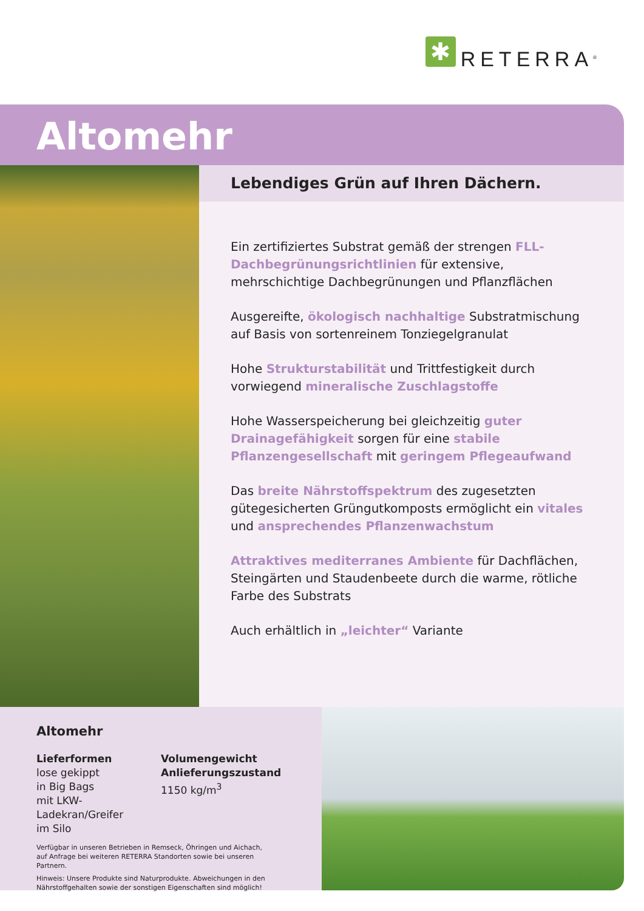✱
RETERRA<sup>®</sup>
Altomehr
Lebendiges Grün auf Ihren Dächern.
Ein zertifiziertes Substrat gemäß der strengen FLL-Dachbegrünungsrichtlinien für extensive, mehrschichtige Dachbegrünungen und Pflanzflächen
Ausgereifte, ökologisch nachhaltige Substratmischung auf Basis von sortenreinem Tonziegelgranulat
Hohe Strukturstabilität und Trittfestigkeit durch vorwiegend mineralische Zuschlagstoffe
Hohe Wasserspeicherung bei gleichzeitig guter Drainagefähigkeit sorgen für eine stabile Pflanzengesellschaft mit geringem Pflegeaufwand
Das breite Nährstoffspektrum des zugesetzten gütegesicherten Grüngutkomposts ermöglicht ein vitales und ansprechendes Pflanzenwachstum
Attraktives mediterranes Ambiente für Dachflächen, Steingärten und Staudenbeete durch die warme, rötliche Farbe des Substrats
Auch erhältlich in „leichter“ Variante
Altomehr
Lieferformen
lose gekippt
in Big Bags
mit LKW-Ladekran/Greifer
im Silo
Volumengewicht Anlieferungszustand
1150 kg/m<sup>3</sup>
Verfügbar in unseren Betrieben in Remseck, Öhringen und Aichach,
auf Anfrage bei weiteren RETERRA Standorten sowie bei unseren Partnern.
Hinweis: Unsere Produkte sind Naturprodukte. Abweichungen in den Nährstoffgehalten sowie der sonstigen Eigenschaften sind möglich!